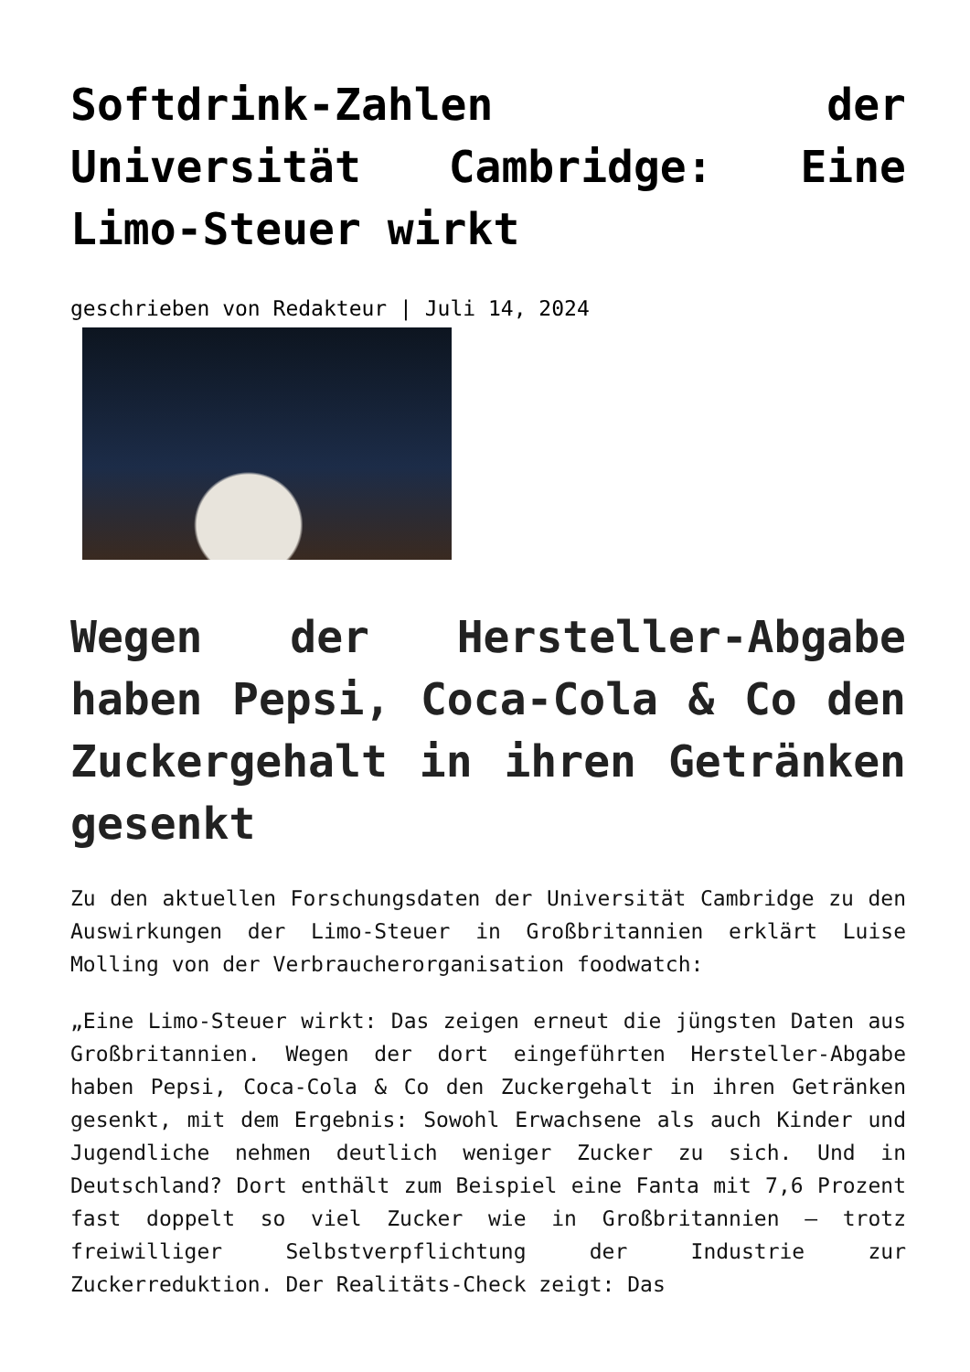Softdrink-Zahlen der Universität Cambridge: Eine Limo-Steuer wirkt
geschrieben von Redakteur | Juli 14, 2024
Wegen der Hersteller-Abgabe haben Pepsi, Coca-Cola & Co den Zuckergehalt in ihren Getränken gesenkt
Zu den aktuellen Forschungsdaten der Universität Cambridge zu den Auswirkungen der Limo-Steuer in Großbritannien erklärt Luise Molling von der Verbraucherorganisation foodwatch:
„Eine Limo-Steuer wirkt: Das zeigen erneut die jüngsten Daten aus Großbritannien. Wegen der dort eingeführten Hersteller-Abgabe haben Pepsi, Coca-Cola & Co den Zuckergehalt in ihren Getränken gesenkt, mit dem Ergebnis: Sowohl Erwachsene als auch Kinder und Jugendliche nehmen deutlich weniger Zucker zu sich. Und in Deutschland? Dort enthält zum Beispiel eine Fanta mit 7,6 Prozent fast doppelt so viel Zucker wie in Großbritannien – trotz freiwilliger Selbstverpflichtung der Industrie zur Zuckerreduktion. Der Realitäts-Check zeigt: Das